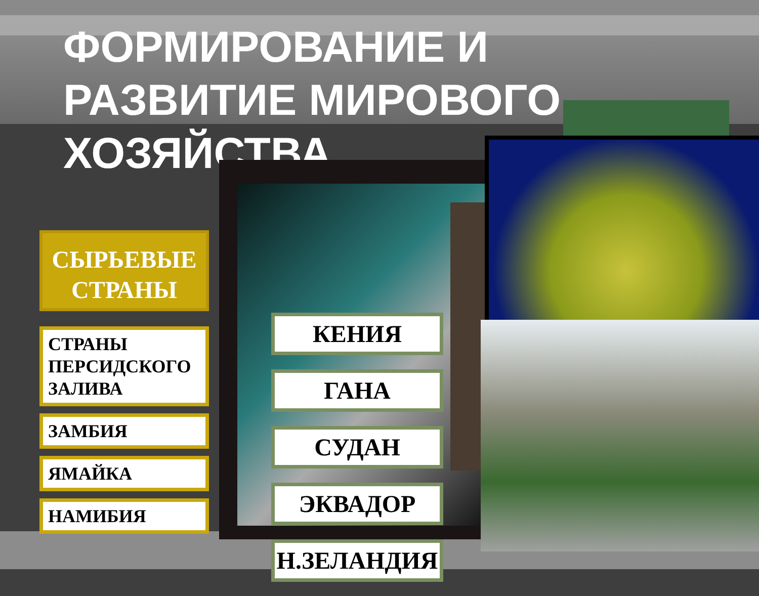ФОРМИРОВАНИЕ И
РАЗВИТИЕ МИРОВОГО
ХОЗЯЙСТВА
СЫРЬЕВЫЕ СТРАНЫ
СТРАНЫ ПЕРСИДСКОГО ЗАЛИВА
ЗАМБИЯ
ЯМАЙКА
НАМИБИЯ
КЕНИЯ
ГАНА
СУДАН
ЭКВАДОР
Н.ЗЕЛАНДИЯ